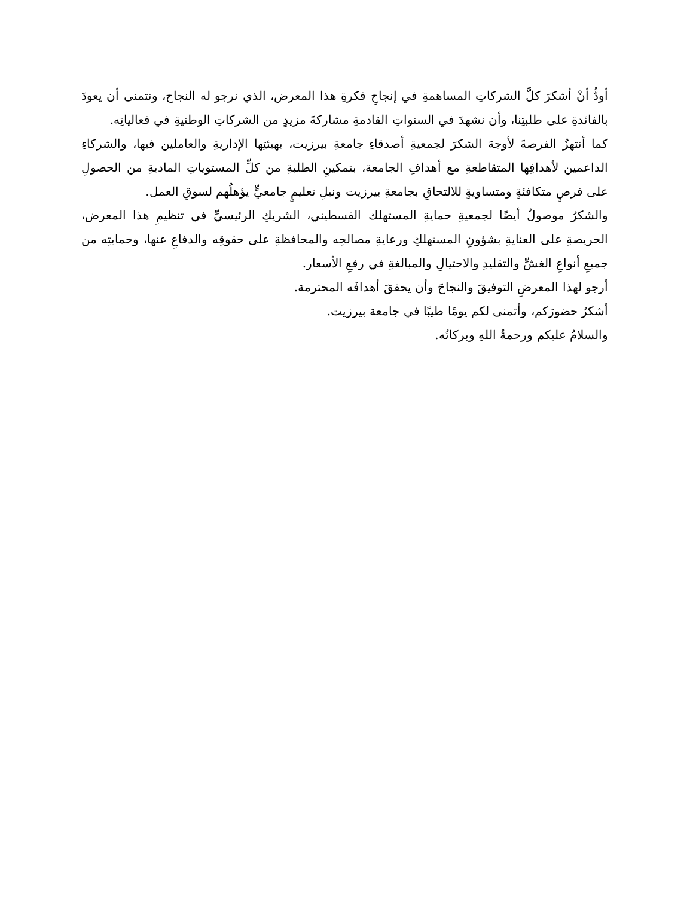أودُّ أنْ أشكرَ كلَّ الشركاتِ المساهمةِ في إنجاحِ فكرةِ هذا المعرض، الذي نرجو له النجاح، ونتمنى أن يعودَ بالفائدةِ على طلبتِنا، وأن نشهدَ في السنواتِ القادمةِ مشاركةَ مزيدٍ من الشركاتِ الوطنيةِ في فعالياتِه.
كما أنتهزُ الفرصةَ لأوجهَ الشكرَ لجمعيةِ أصدقاءِ جامعةِ بيرزيت، بهيئتِها الإداريةِ والعاملين فيها، والشركاءِ الداعمين لأهدافِها المتقاطعةِ مع أهدافِ الجامعة، بتمكينِ الطلبةِ من كلِّ المستوياتِ الماديةِ من الحصولِ على فرصٍ متكافئةٍ ومتساويةٍ للالتحاقِ بجامعةِ بيرزيت ونيلِ تعليمٍ جامعيٍّ يؤهلُهم لسوقِ العمل.
والشكرُ موصولٌ أيضًا لجمعيةِ حمايةِ المستهلك الفسطيني، الشريكِ الرئيسيِّ في تنظيمِ هذا المعرض، الحريصةِ على العنايةِ بشؤونِ المستهلكِ ورعايةِ مصالحِه والمحافظةِ على حقوقِه والدفاعِ عنها، وحمايتِه من جميعِ أنواعِ الغشِّ والتقليدِ والاحتيالِ والمبالغةِ في رفعِ الأسعار.
أرجو لهذا المعرضِ التوفيقَ والنجاحَ وأن يحققَ أهدافَه المحترمة.
أشكرُ حضورَكم، وأتمنى لكم يومًا طيبًا في جامعة بيرزيت.
والسلامُ عليكم ورحمةُ اللهِ وبركاتُه.